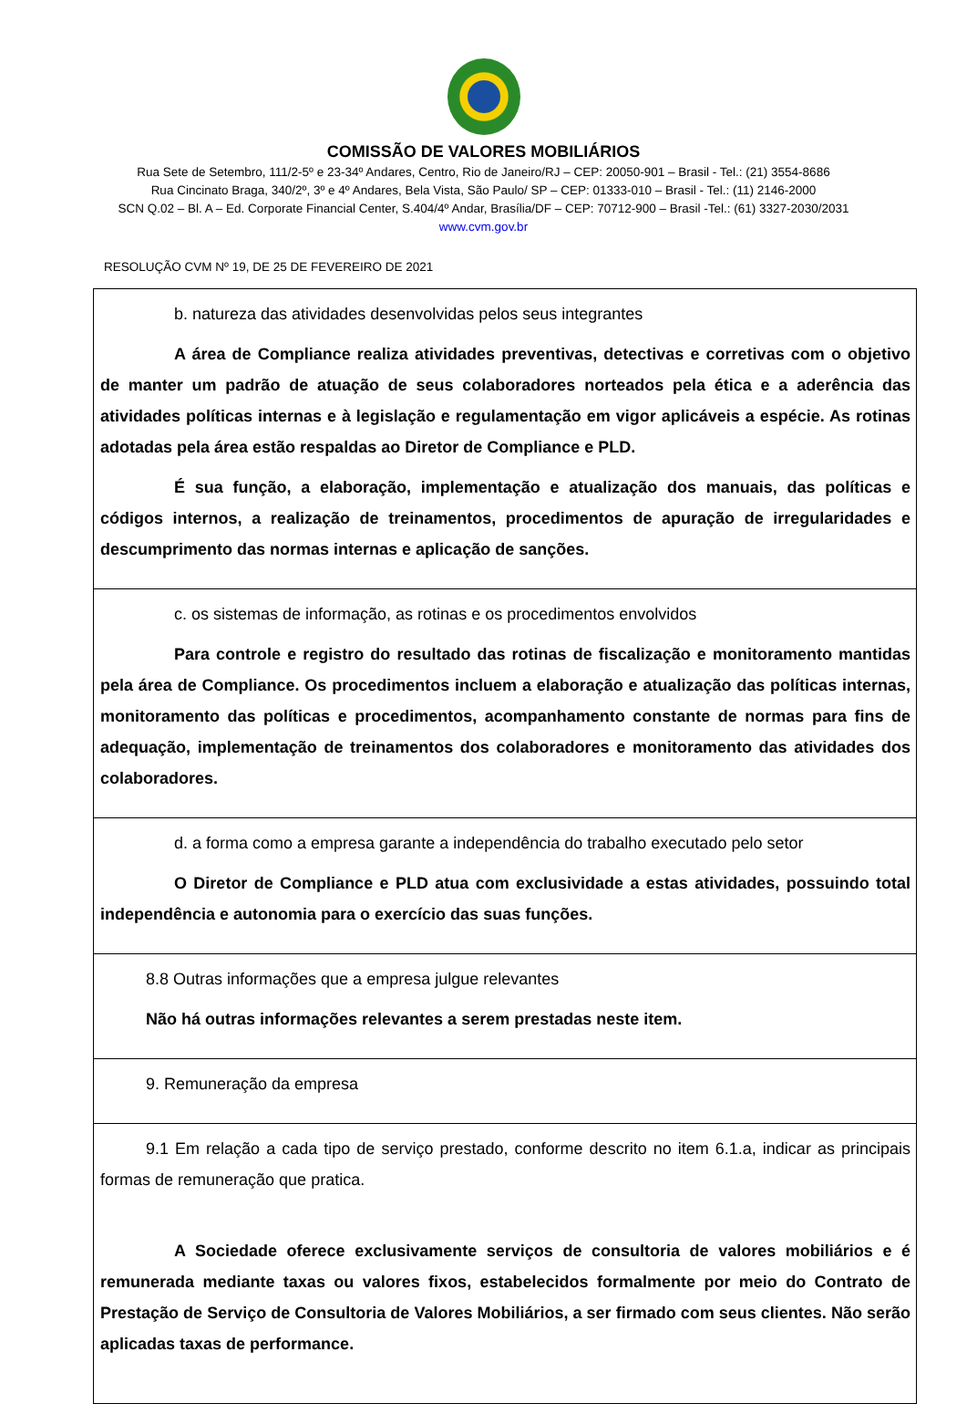COMISSÃO DE VALORES MOBILIÁRIOS
Rua Sete de Setembro, 111/2-5º e 23-34º Andares, Centro, Rio de Janeiro/RJ – CEP: 20050-901 – Brasil - Tel.: (21) 3554-8686
Rua Cincinato Braga, 340/2º, 3º e 4º Andares, Bela Vista, São Paulo/ SP – CEP: 01333-010 – Brasil - Tel.: (11) 2146-2000
SCN Q.02 – Bl. A – Ed. Corporate Financial Center, S.404/4º Andar, Brasília/DF – CEP: 70712-900 – Brasil -Tel.: (61) 3327-2030/2031
www.cvm.gov.br
RESOLUÇÃO CVM Nº 19, DE 25 DE FEVEREIRO DE 2021
| b. natureza das atividades desenvolvidas pelos seus integrantes A área de Compliance realiza atividades preventivas, detectivas e corretivas com o objetivo de manter um padrão de atuação de seus colaboradores norteados pela ética e a aderência das atividades políticas internas e à legislação e regulamentação em vigor aplicáveis a espécie. As rotinas adotadas pela área estão respaldas ao Diretor de Compliance e PLD. É sua função, a elaboração, implementação e atualização dos manuais, das políticas e códigos internos, a realização de treinamentos, procedimentos de apuração de irregularidades e descumprimento das normas internas e aplicação de sanções. |
| c. os sistemas de informação, as rotinas e os procedimentos envolvidos Para controle e registro do resultado das rotinas de fiscalização e monitoramento mantidas pela área de Compliance. Os procedimentos incluem a elaboração e atualização das políticas internas, monitoramento das políticas e procedimentos, acompanhamento constante de normas para fins de adequação, implementação de treinamentos dos colaboradores e monitoramento das atividades dos colaboradores. |
| d. a forma como a empresa garante a independência do trabalho executado pelo setor O Diretor de Compliance e PLD atua com exclusividade a estas atividades, possuindo total independência e autonomia para o exercício das suas funções. |
| 8.8 Outras informações que a empresa julgue relevantes Não há outras informações relevantes a serem prestadas neste item. |
| 9. Remuneração da empresa |
| 9.1 Em relação a cada tipo de serviço prestado, conforme descrito no item 6.1.a, indicar as principais formas de remuneração que pratica. A Sociedade oferece exclusivamente serviços de consultoria de valores mobiliários e é remunerada mediante taxas ou valores fixos, estabelecidos formalmente por meio do Contrato de Prestação de Serviço de Consultoria de Valores Mobiliários, a ser firmado com seus clientes. Não serão aplicadas taxas de performance. |